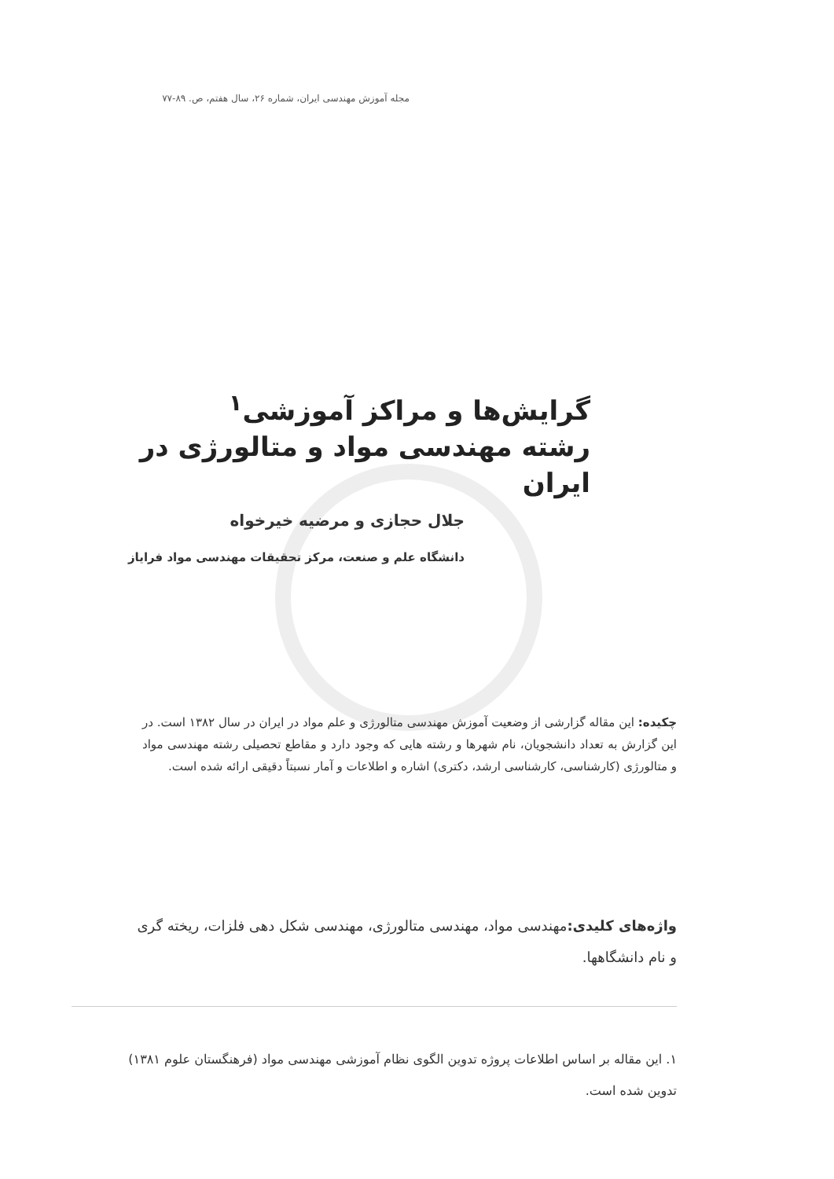مجله آموزش مهندسی ایران، شماره ۲۶، سال هفتم، ص. ۸۹-۷۷
گرایش‌ها و مراکز آموزشی<sup>۱</sup>
رشته مهندسی مواد و متالورژی در ایران
جلال حجازی و مرضیه خیرخواه
دانشگاه علم و صنعت، مرکز تحقیقات مهندسی مواد فرایاز
چکیده: این مقاله گزارشی از وضعیت آموزش مهندسی متالورژی و علم مواد در ایران در سال ۱۳۸۲ است. در این گزارش به تعداد دانشجویان، نام شهرها و رشته هایی که وجود دارد و مقاطع تحصیلی رشته مهندسی مواد و متالورژی (کارشناسی، کارشناسی ارشد، دکتری) اشاره و اطلاعات و آمار نسبتاً دقیقی ارائه شده است.
واژه‌های کلیدی: مهندسی مواد، مهندسی متالورژی، مهندسی شکل دهی فلزات، ریخته گری و نام دانشگاهها.
۱. این مقاله بر اساس اطلاعات پروژه تدوین الگوی نظام آموزشی مهندسی مواد (فرهنگستان علوم ۱۳۸۱) تدوین شده است.